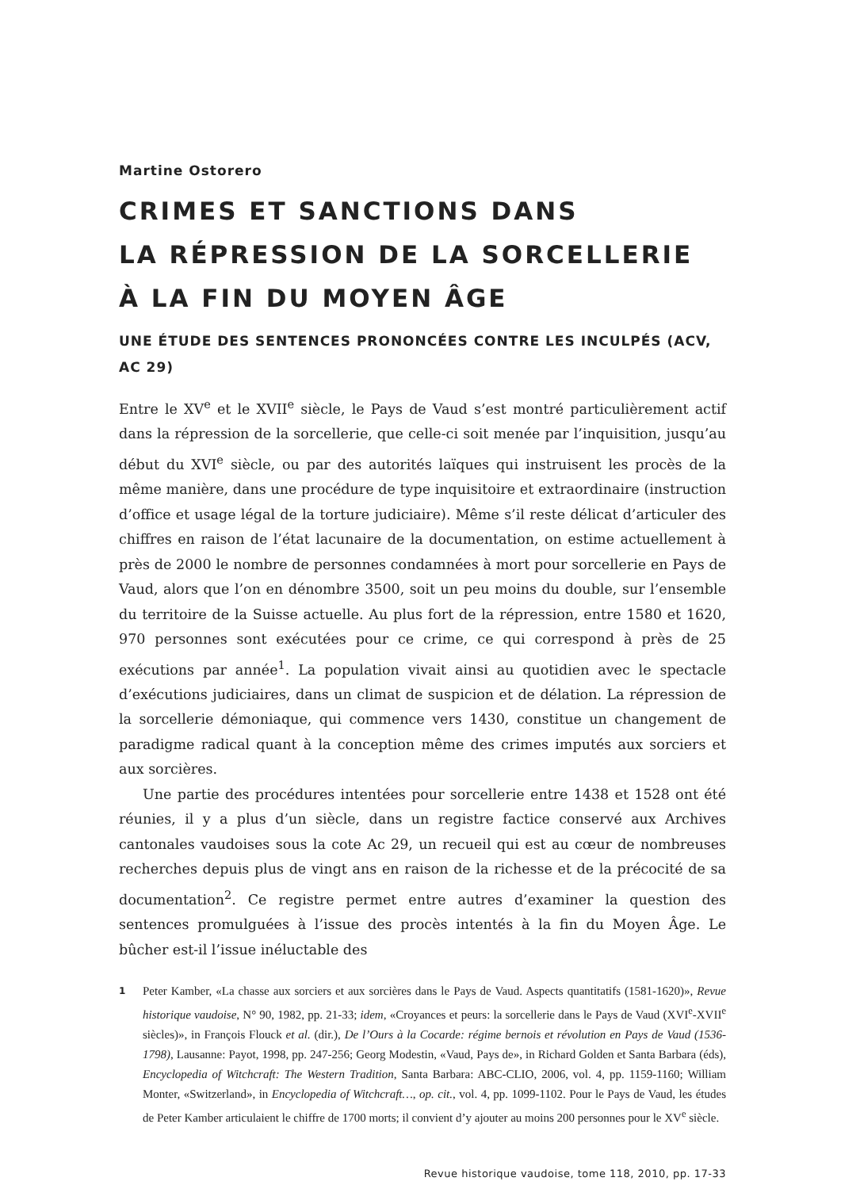Martine Ostorero
CRIMES ET SANCTIONS DANS
LA RÉPRESSION DE LA SORCELLERIE
À LA FIN DU MOYEN ÂGE
UNE ÉTUDE DES SENTENCES PRONONCÉES CONTRE LES INCULPÉS (ACV, AC 29)
Entre le XV<sup>e</sup> et le XVII<sup>e</sup> siècle, le Pays de Vaud s’est montré particulièrement actif dans la répression de la sorcellerie, que celle-ci soit menée par l’inquisition, jusqu’au début du XVI<sup>e</sup> siècle, ou par des autorités laïques qui instruisent les procès de la même manière, dans une procédure de type inquisitoire et extraordinaire (instruction d’office et usage légal de la torture judiciaire). Même s’il reste délicat d’articuler des chiffres en raison de l’état lacunaire de la documentation, on estime actuellement à près de 2000 le nombre de personnes condamnées à mort pour sorcellerie en Pays de Vaud, alors que l’on en dénombre 3500, soit un peu moins du double, sur l’ensemble du territoire de la Suisse actuelle. Au plus fort de la répression, entre 1580 et 1620, 970 personnes sont exécutées pour ce crime, ce qui correspond à près de 25 exécutions par année<sup>1</sup>. La population vivait ainsi au quotidien avec le spectacle d’exécutions judiciaires, dans un climat de suspicion et de délation. La répression de la sorcellerie démoniaque, qui commence vers 1430, constitue un changement de paradigme radical quant à la conception même des crimes imputés aux sorciers et aux sorcières.
Une partie des procédures intentées pour sorcellerie entre 1438 et 1528 ont été réunies, il y a plus d’un siècle, dans un registre factice conservé aux Archives cantonales vaudoises sous la cote Ac 29, un recueil qui est au cœur de nombreuses recherches depuis plus de vingt ans en raison de la richesse et de la précocité de sa documentation<sup>2</sup>. Ce registre permet entre autres d’examiner la question des sentences promulguées à l’issue des procès intentés à la fin du Moyen Âge. Le bûcher est-il l’issue inéluctable des
1
Peter Kamber, «La chasse aux sorciers et aux sorcières dans le Pays de Vaud. Aspects quantitatifs (1581-1620)», Revue historique vaudoise, N° 90, 1982, pp. 21-33; idem, «Croyances et peurs: la sorcellerie dans le Pays de Vaud (XVI<sup>e</sup>-XVII<sup>e</sup> siècles)», in François Flouck et al. (dir.), De l’Ours à la Cocarde: régime bernois et révolution en Pays de Vaud (1536-1798), Lausanne: Payot, 1998, pp. 247-256; Georg Modestin, «Vaud, Pays de», in Richard Golden et Santa Barbara (éds), Encyclopedia of Witchcraft: The Western Tradition, Santa Barbara: ABC-CLIO, 2006, vol. 4, pp. 1159-1160; William Monter, «Switzerland», in Encyclopedia of Witchcraft…, op. cit., vol. 4, pp. 1099-1102. Pour le Pays de Vaud, les études de Peter Kamber articulaient le chiffre de 1700 morts; il convient d’y ajouter au moins 200 personnes pour le XV<sup>e</sup> siècle.
Revue historique vaudoise, tome 118, 2010, pp. 17-33